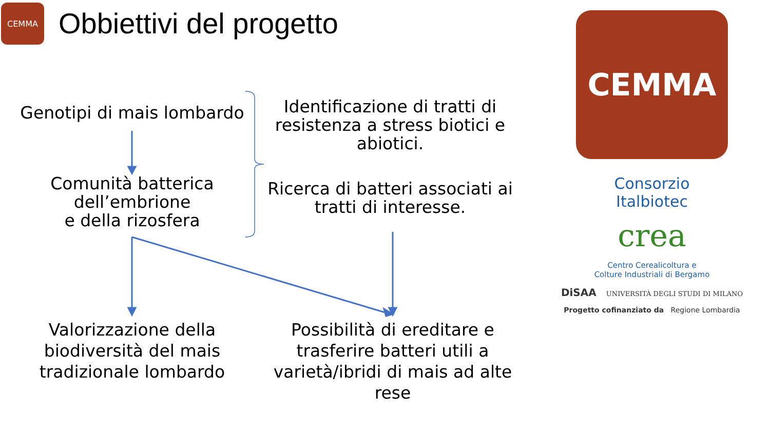CEMMA
Obbiettivi del progetto
Genotipi di mais lombardo
Comunità batterica
dell’embrione
e della rizosfera
Identificazione di tratti di resistenza a stress biotici e abiotici.
Ricerca di batteri associati ai tratti di interesse.
Valorizzazione della biodiversità del mais tradizionale lombardo
Possibilità di ereditare e trasferire batteri utili a varietà/ibridi di mais ad alte rese
CEMMA
Consorzio
Italbiotec
crea
Centro Cerealicoltura e
Colture Industriali di Bergamo
DiSAA UNIVERSITÀ DEGLI STUDI DI MILANO
Progetto cofinanziato da Regione Lombardia